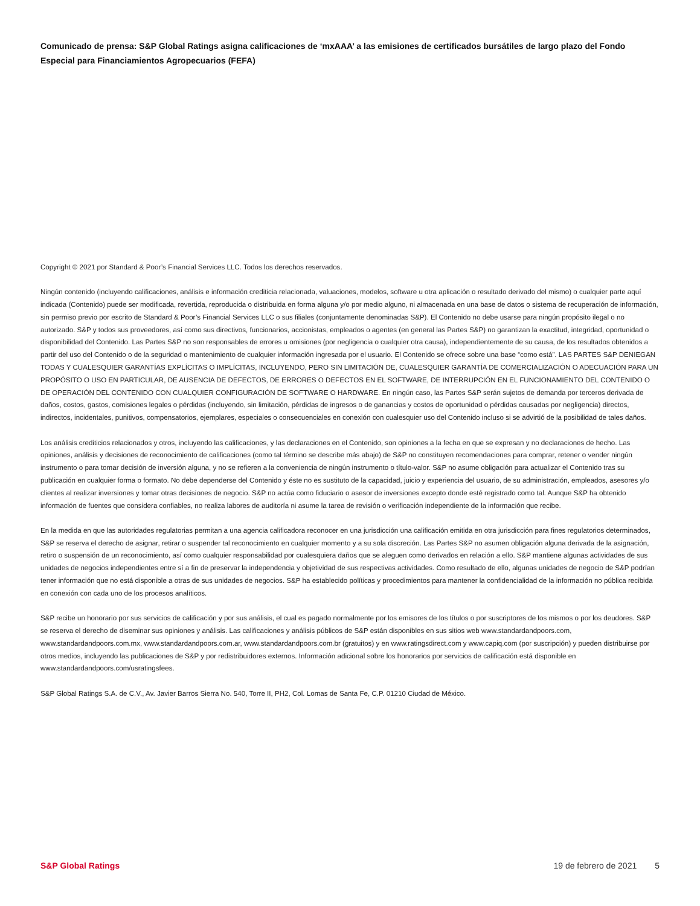Comunicado de prensa: S&P Global Ratings asigna calificaciones de ‘mxAAA’ a las emisiones de certificados bursátiles de largo plazo del Fondo Especial para Financiamientos Agropecuarios (FEFA)
Copyright © 2021 por Standard & Poor’s Financial Services LLC. Todos los derechos reservados.
Ningún contenido (incluyendo calificaciones, análisis e información crediticia relacionada, valuaciones, modelos, software u otra aplicación o resultado derivado del mismo) o cualquier parte aquí indicada (Contenido) puede ser modificada, revertida, reproducida o distribuida en forma alguna y/o por medio alguno, ni almacenada en una base de datos o sistema de recuperación de información, sin permiso previo por escrito de Standard & Poor’s Financial Services LLC o sus filiales (conjuntamente denominadas S&P). El Contenido no debe usarse para ningún propósito ilegal o no autorizado. S&P y todos sus proveedores, así como sus directivos, funcionarios, accionistas, empleados o agentes (en general las Partes S&P) no garantizan la exactitud, integridad, oportunidad o disponibilidad del Contenido. Las Partes S&P no son responsables de errores u omisiones (por negligencia o cualquier otra causa), independientemente de su causa, de los resultados obtenidos a partir del uso del Contenido o de la seguridad o mantenimiento de cualquier información ingresada por el usuario. El Contenido se ofrece sobre una base “como está”. LAS PARTES S&P DENIEGAN TODAS Y CUALESQUIER GARANTÍAS EXPLÍCITAS O IMPLÍCITAS, INCLUYENDO, PERO SIN LIMITACIÓN DE, CUALESQUIER GARANTÍA DE COMERCIALIZACIÓN O ADECUACIÓN PARA UN PROPÓSITO O USO EN PARTICULAR, DE AUSENCIA DE DEFECTOS, DE ERRORES O DEFECTOS EN EL SOFTWARE, DE INTERRUPCIÓN EN EL FUNCIONAMIENTO DEL CONTENIDO O DE OPERACIÓN DEL CONTENIDO CON CUALQUIER CONFIGURACIÓN DE SOFTWARE O HARDWARE. En ningún caso, las Partes S&P serán sujetos de demanda por terceros derivada de daños, costos, gastos, comisiones legales o pérdidas (incluyendo, sin limitación, pérdidas de ingresos o de ganancias y costos de oportunidad o pérdidas causadas por negligencia) directos, indirectos, incidentales, punitivos, compensatorios, ejemplares, especiales o consecuenciales en conexión con cualesquier uso del Contenido incluso si se advirtió de la posibilidad de tales daños.
Los análisis crediticios relacionados y otros, incluyendo las calificaciones, y las declaraciones en el Contenido, son opiniones a la fecha en que se expresan y no declaraciones de hecho. Las opiniones, análisis y decisiones de reconocimiento de calificaciones (como tal término se describe más abajo) de S&P no constituyen recomendaciones para comprar, retener o vender ningún instrumento o para tomar decisión de inversión alguna, y no se refieren a la conveniencia de ningún instrumento o título-valor. S&P no asume obligación para actualizar el Contenido tras su publicación en cualquier forma o formato. No debe dependerse del Contenido y éste no es sustituto de la capacidad, juicio y experiencia del usuario, de su administración, empleados, asesores y/o clientes al realizar inversiones y tomar otras decisiones de negocio. S&P no actúa como fiduciario o asesor de inversiones excepto donde esté registrado como tal. Aunque S&P ha obtenido información de fuentes que considera confiables, no realiza labores de auditoría ni asume la tarea de revisión o verificación independiente de la información que recibe.
En la medida en que las autoridades regulatorias permitan a una agencia calificadora reconocer en una jurisdicción una calificación emitida en otra jurisdicción para fines regulatorios determinados, S&P se reserva el derecho de asignar, retirar o suspender tal reconocimiento en cualquier momento y a su sola discreción. Las Partes S&P no asumen obligación alguna derivada de la asignación, retiro o suspensión de un reconocimiento, así como cualquier responsabilidad por cualesquiera daños que se aleguen como derivados en relación a ello. S&P mantiene algunas actividades de sus unidades de negocios independientes entre sí a fin de preservar la independencia y objetividad de sus respectivas actividades. Como resultado de ello, algunas unidades de negocio de S&P podrían tener información que no está disponible a otras de sus unidades de negocios. S&P ha establecido políticas y procedimientos para mantener la confidencialidad de la información no pública recibida en conexión con cada uno de los procesos analíticos.
S&P recibe un honorario por sus servicios de calificación y por sus análisis, el cual es pagado normalmente por los emisores de los títulos o por suscriptores de los mismos o por los deudores. S&P se reserva el derecho de diseminar sus opiniones y análisis. Las calificaciones y análisis públicos de S&P están disponibles en sus sitios web www.standardandpoors.com, www.standardandpoors.com.mx, www.standardandpoors.com.ar, www.standardandpoors.com.br (gratuitos) y en www.ratingsdirect.com y www.capiq.com (por suscripción) y pueden distribuirse por otros medios, incluyendo las publicaciones de S&P y por redistribuidores externos. Información adicional sobre los honorarios por servicios de calificación está disponible en www.standardandpoors.com/usratingsfees.
S&P Global Ratings S.A. de C.V., Av. Javier Barros Sierra No. 540, Torre II, PH2, Col. Lomas de Santa Fe, C.P. 01210 Ciudad de México.
S&P Global Ratings 19 de febrero de 2021 5